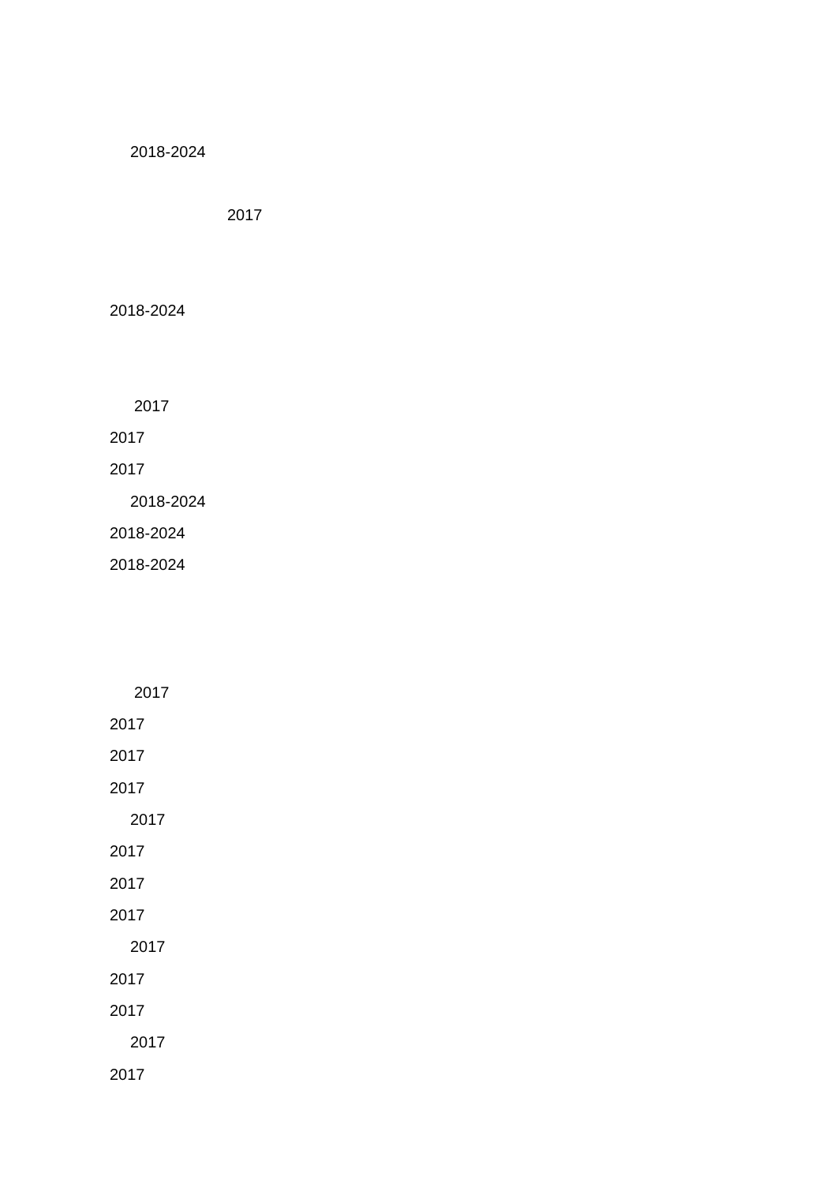2018-2024
2017
2018-2024
2017
2017
2017
2018-2024
2018-2024
2018-2024
2017
2017
2017
2017
2017
2017
2017
2017
2017
2017
2017
2017
2017